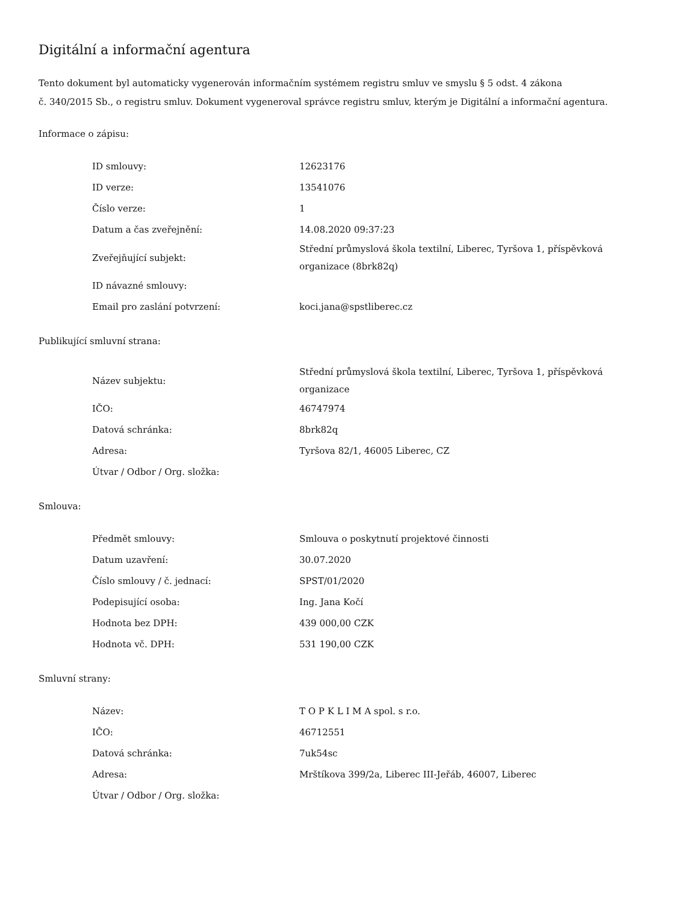Digitální a informační agentura
Tento dokument byl automaticky vygenerován informačním systémem registru smluv ve smyslu § 5 odst. 4 zákona
č. 340/2015 Sb., o registru smluv. Dokument vygeneroval správce registru smluv, kterým je Digitální a informační agentura.
Informace o zápisu:
| ID smlouvy: | 12623176 |
| ID verze: | 13541076 |
| Číslo verze: | 1 |
| Datum a čas zveřejnění: | 14.08.2020 09:37:23 |
| Zveřejňující subjekt: | Střední průmyslová škola textilní, Liberec, Tyršova 1, příspěvková organizace (8brk82q) |
| ID návazné smlouvy: | |
| Email pro zaslání potvrzení: | koci.jana@spstliberec.cz |
Publikující smluvní strana:
| Název subjektu: | Střední průmyslová škola textilní, Liberec, Tyršova 1, příspěvková organizace |
| IČO: | 46747974 |
| Datová schránka: | 8brk82q |
| Adresa: | Tyršova 82/1, 46005 Liberec, CZ |
| Útvar / Odbor / Org. složka: | |
Smlouva:
| Předmět smlouvy: | Smlouva o poskytnutí projektové činnosti |
| Datum uzavření: | 30.07.2020 |
| Číslo smlouvy / č. jednací: | SPST/01/2020 |
| Podepisující osoba: | Ing. Jana Kočí |
| Hodnota bez DPH: | 439 000,00 CZK |
| Hodnota vč. DPH: | 531 190,00 CZK |
Smluvní strany:
| Název: | T O P K L I M A spol. s r.o. |
| IČO: | 46712551 |
| Datová schránka: | 7uk54sc |
| Adresa: | Mrštíkova 399/2a, Liberec III-Jeřáb, 46007, Liberec |
| Útvar / Odbor / Org. složka: | |